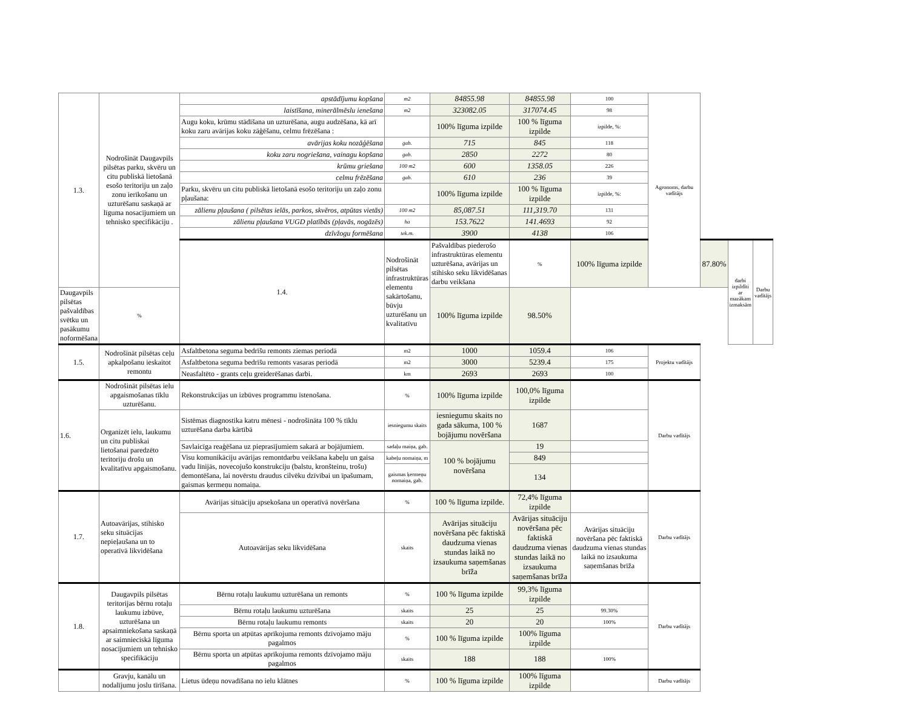| 1.3. | Nodrošināt Daugavpils pilsētas parku, skvēru un citu publiskā lietošanā esošo teritoriju un zaļo zonu ierīkošanu un uzturēšanu saskaņā ar līguma nosacījumiem un tehnisko specifikāciju . | apstādījumu kopšana | m2 | 84855.98 | 84855.98 | 100 | Agronoms, darbu vadītājs | | | |
| | | laistīšana, minerālmēslu ienešana | m2 | 323082.05 | 317074.45 | 98 | | | | |
| | | Augu koku, krūmu stādīšana un uzturēšana, augu audzēšana, kā arī koku zaru avārijas koku zāģēšanu, celmu frēzēšana : | | 100% līguma izpilde | 100 % līguma izpilde | izpilde, %: | | | | |
| | | avārijas koku nozāģēšana | gab. | 715 | 845 | 118 | | | | |
| | | koku zaru nogriešana, vainagu kopšana | gab. | 2850 | 2272 | 80 | | | | |
| | | krūmu griešana | 100 m2 | 600 | 1358.05 | 226 | | | | |
| | | celmu frēzēšana | gab. | 610 | 236 | 39 | | | | |
| | | Parku, skvēru un citu publiskā lietošanā esošo teritoriju un zaļo zonu pļaušana: | | 100% līguma izpilde | 100 % līguma izpilde | izpilde, %: | | | | |
| | | zālienu pļaušana ( pilsētas ielās, parkos, skvēros, atpūtas vietās) | 100 m2 | 85,087.51 | 111,319.70 | 131 | | | | |
| | | zālienu pļaušana VUGD platībās (pļavās, nogāzēs) | ha | 153.7622 | 141.4693 | 92 | | | | |
| | | dzīvžogu formēšana | tek.m. | 3900 | 4138 | 106 | | | | |
| | | 1.4. | Nodrošināt pilsētas infrastruktūras elementu sakārtošanu, būvju uzturēšanu un kvalitatīvu | Pašvaldības piederošo infrastruktūras elementu uzturēšana, avārijas un stihisko seku likvidēšanas darbu veikšana | % | 100% līguma izpilde | | 87.80% | darbi izpildīti ar mazākam izmaksām | Darbu vadītājs |
| Daugavpils pilsētas pašvaldības svētku un pasākumu noformēšana | % | | | 100% līguma izpilde | 98.50% | | | | | |
| 1.5. | Nodrošināt pilsētas ceļu apkalpošanu ieskaitot remontu | Asfaltbetona seguma bedrīšu remonts ziemas periodā | m2 | 1000 | 1059.4 | 106 | Projektu vadītājs | | | |
| | | Asfaltbetona seguma bedrīšu remonts vasaras periodā | m2 | 3000 | 5239.4 | 175 | | | | |
| | | Neasfaltēto - grants ceļu greiderēšanas darbi. | km | 2693 | 2693 | 100 | | | | |
| 1.6. | Nodrošināt pilsētas ielu apgaismošanas tīklu uzturēšanu. | Rekonstrukcijas un izbūves programmu īstenošana. | % | 100% līguma izpilde | 100,0% līguma izpilde | | Darbu vadītājs | | | |
| | Organizēt ielu, laukumu un citu publiskai lietošanai paredzēto teritoriju drošu un kvalitatīvu apgaismošanu. | Sistēmas diagnostika katru mēnesi - nodrošināta 100 % tīklu uzturēšana darba kārtībā | iesniegumu skaits | iesniegumu skaits no gada sākuma, 100 % bojājumu novēršana | 1687 | | | | | |
| | | Savlaicīga reaģēšana uz pieprasījumiem sakarā ar bojājumiem. | sadaļu maiņa, gab. | 100 % bojājumu novēršana | 19 | | | | | |
| | | Visu komunikāciju avārijas remontdarbu veikšana kabeļu un gaisa vadu līnijās, novecojušo konstrukciju (balstu, kronšteinu, trošu) demontēšana, lai novērstu draudus cilvēku dzīvībai un īpašumam, gaismas ķermeņu nomaiņa. | kabeļu nomaiņa, m | | 849 | | | | | |
| | | | gaismas ķermeņu nomaiņa, gab. | | 134 | | | | | |
| 1.7. | Autoavārijas, stihisko seku situācijas nepieļaušana un to operatīvā likvidēšana | Avārijas situāciju apsekošana un operatīvā novēršana | % | 100 % līguma izpilde. | 72,4% līguma izpilde | | Darbu vadītājs | | | |
| | | Autoavārijas seku likvidēšana | skaits | Avārijas situāciju novēršana pēc faktiskā daudzuma vienas stundas laikā no izsaukuma saņemšanas brīža | Avārijas situāciju novēršana pēc faktiskā daudzuma vienas stundas laikā no izsaukuma saņemšanas brīža | Avārijas situāciju novēršana pēc faktiskā daudzuma vienas stundas laikā no izsaukuma saņemšanas brīža | | | | |
| 1.8. | Daugavpils pilsētas teritorijas bērnu rotaļu laukumu izbūve, uzturēšana un apsaimniekošana saskaņā ar saimnieciskā līguma nosacījumiem un tehnisko specifikāciju | Bērnu rotaļu laukumu uzturēšana un remonts | % | 100 % līguma izpilde | 99,3% līguma izpilde | | Darbu vadītājs | | | |
| | | Bērnu rotaļu laukumu uzturēšana | skaits | 25 | 25 | 99.30% | | | | |
| | | Bērnu rotaļu laukumu remonts | skaits | 20 | 20 | 100% | | | | |
| | | Bērnu sporta un atpūtas aprīkojuma remonts dzīvojamo māju pagalmos | % | 100 % līguma izpilde | 100% līguma izpilde | | | | | |
| | | Bērnu sporta un atpūtas aprīkojuma remonts dzīvojamo māju pagalmos | skaits | 188 | 188 | 100% | | | | |
| | Gravju, kanālu un nodalījumu joslu tīrīšana. | Lietus ūdeņu novadīšana no ielu klātnes | % | 100 % līguma izpilde | 100% līguma izpilde | | Darbu vadītājs | | | |